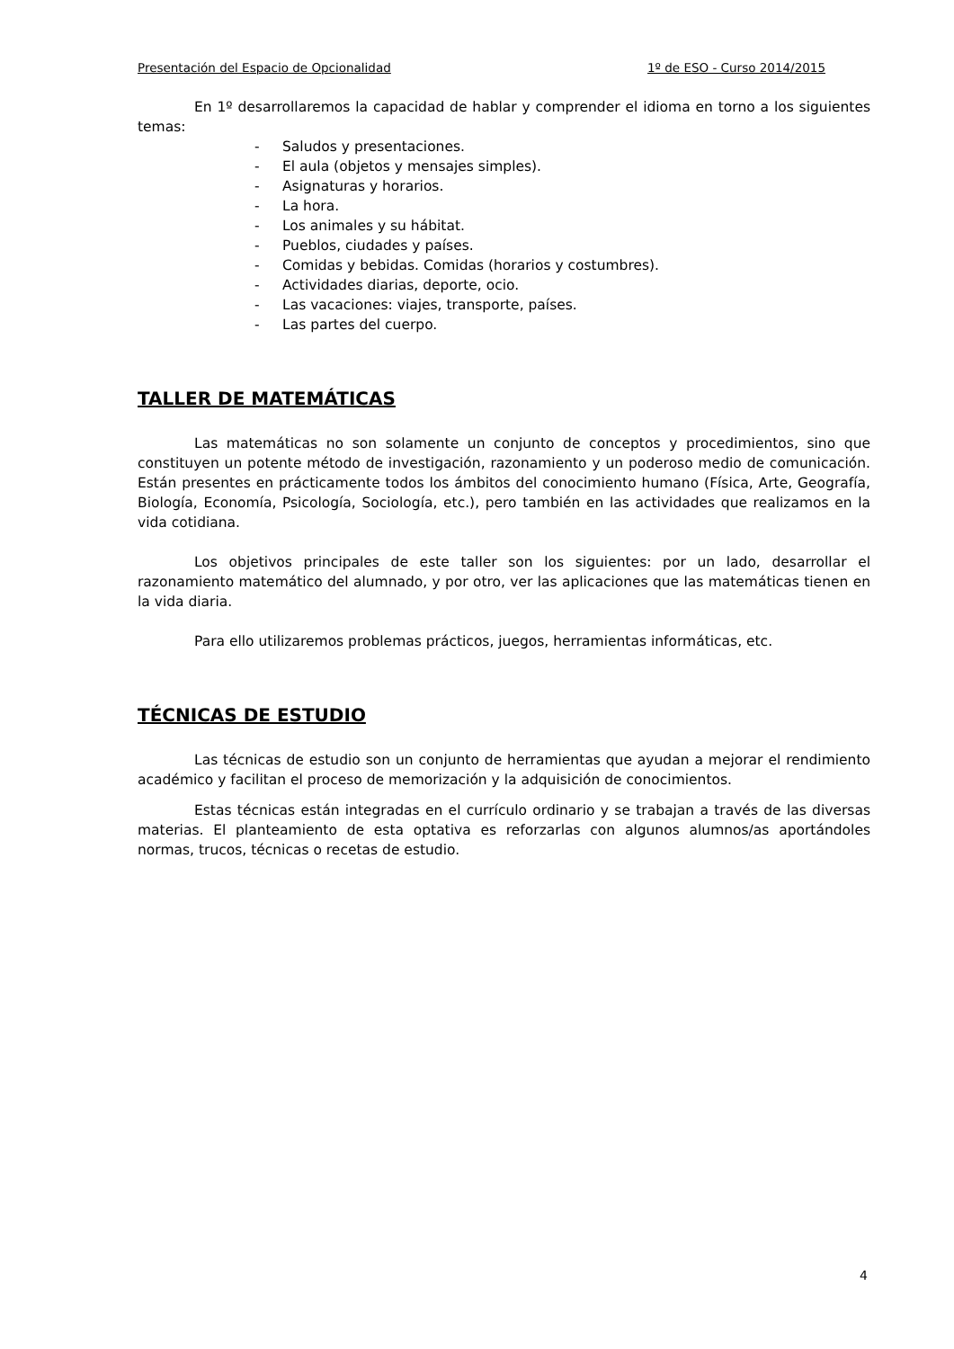Presentación del Espacio de Opcionalidad 1º de ESO - Curso 2014/2015
En 1º desarrollaremos la capacidad de hablar y comprender el idioma en torno a los siguientes temas:
- Saludos y presentaciones.
- El aula (objetos y mensajes simples).
- Asignaturas y horarios.
- La hora.
- Los animales y su hábitat.
- Pueblos, ciudades y países.
- Comidas y bebidas. Comidas (horarios y costumbres).
- Actividades diarias, deporte, ocio.
- Las vacaciones: viajes, transporte, países.
- Las partes del cuerpo.
TALLER DE MATEMÁTICAS
Las matemáticas no son solamente un conjunto de conceptos y procedimientos, sino que constituyen un potente método de investigación, razonamiento y un poderoso medio de comunicación. Están presentes en prácticamente todos los ámbitos del conocimiento humano (Física, Arte, Geografía, Biología, Economía, Psicología, Sociología, etc.), pero también en las actividades que realizamos en la vida cotidiana.
Los objetivos principales de este taller son los siguientes: por un lado, desarrollar el razonamiento matemático del alumnado, y por otro, ver las aplicaciones que las matemáticas tienen en la vida diaria.
Para ello utilizaremos problemas prácticos, juegos, herramientas informáticas, etc.
TÉCNICAS DE ESTUDIO
Las técnicas de estudio son un conjunto de herramientas que ayudan a mejorar el rendimiento académico y facilitan el proceso de memorización y la adquisición de conocimientos.
Estas técnicas están integradas en el currículo ordinario y se trabajan a través de las diversas materias. El planteamiento de esta optativa es reforzarlas con algunos alumnos/as aportándoles normas, trucos, técnicas o recetas de estudio.
4